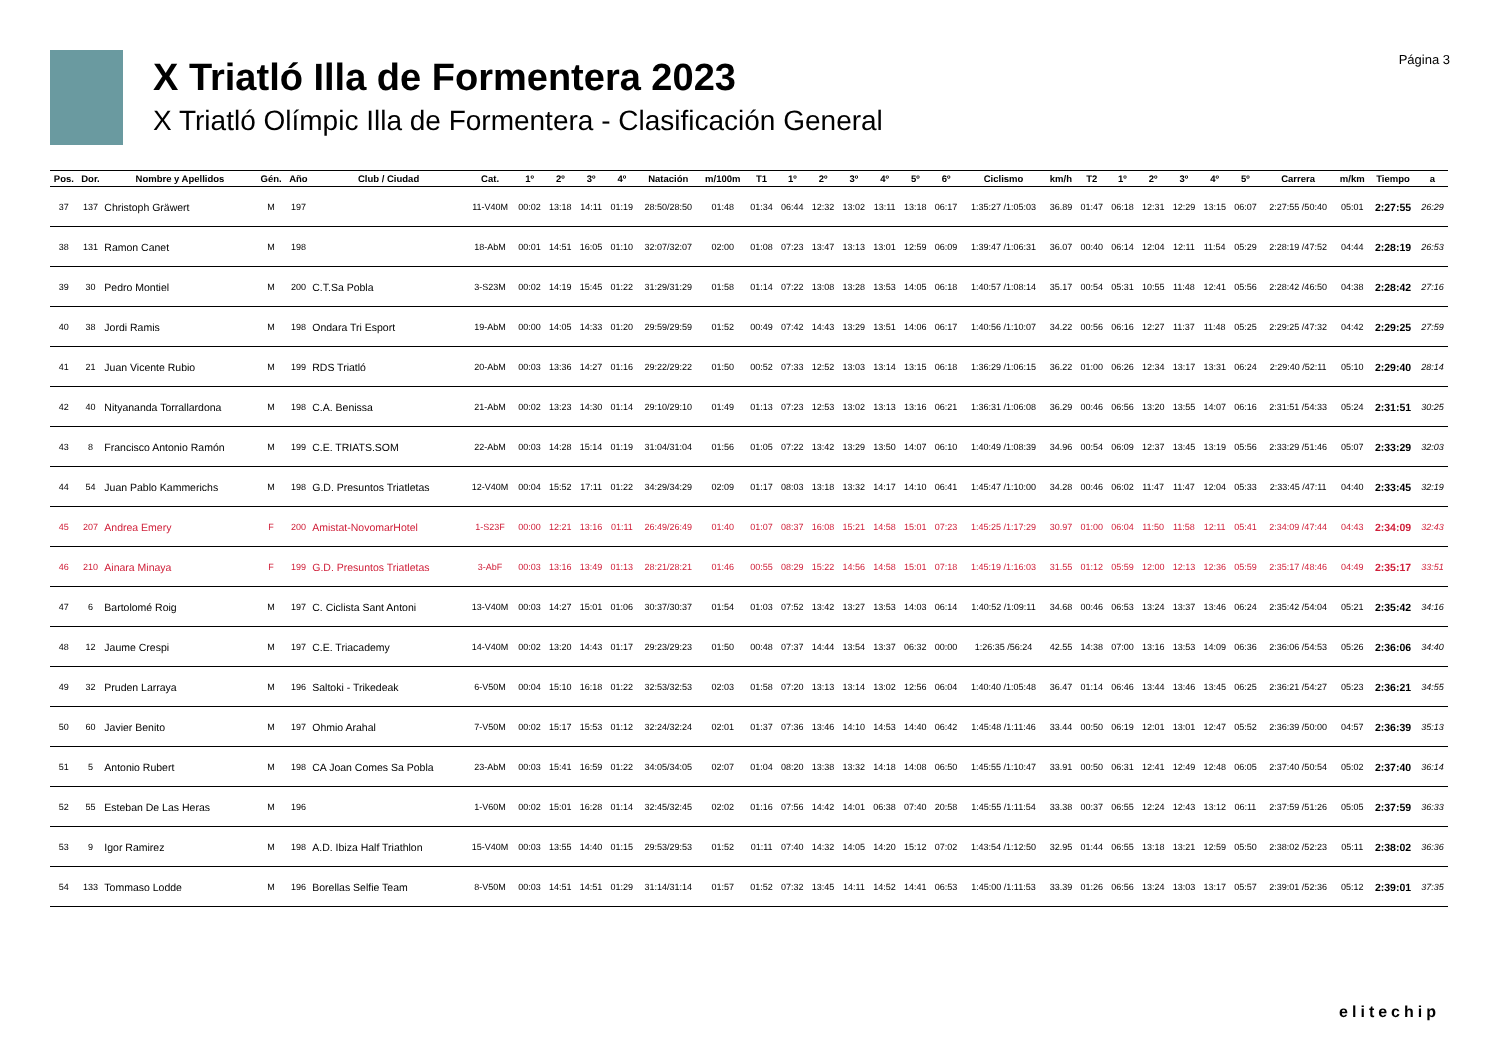X Triatló Illa de Formentera 2023
X Triatló Olímpic Illa de Formentera - Clasificación General
Página 3
| Pos. | Dor. | Nombre y Apellidos | Gén. | Año | Club / Ciudad | Cat. | 1º | 2º | 3º | 4º | Natación | m/100m | T1 | 1º | 2º | 3º | 4º | 5º | 6º | Ciclismo | km/h | T2 | 1º | 2º | 3º | 4º | 5º | Carrera | m/km | Tiempo | a |
| --- | --- | --- | --- | --- | --- | --- | --- | --- | --- | --- | --- | --- | --- | --- | --- | --- | --- | --- | --- | --- | --- | --- | --- | --- | --- | --- | --- | --- | --- | --- | --- |
| 37 | 137 | Christoph Gräwert | M | 197 | | 11-V40M | 00:02 | 13:18 | 14:11 | 01:19 | 28:50/28:50 | 01:48 | 01:34 | 06:44 | 12:32 | 13:02 | 13:11 | 13:18 | 06:17 | 1:35:27 /1:05:03 | 36.89 | 01:47 | 06:18 | 12:31 | 12:29 | 13:15 | 06:07 | 2:27:55 /50:40 | 05:01 | 2:27:55 | 26:29 |
| 38 | 131 | Ramon Canet | M | 198 | | 18-AbM | 00:01 | 14:51 | 16:05 | 01:10 | 32:07/32:07 | 02:00 | 01:08 | 07:23 | 13:47 | 13:13 | 13:01 | 12:59 | 06:09 | 1:39:47 /1:06:31 | 36.07 | 00:40 | 06:14 | 12:04 | 12:11 | 11:54 | 05:29 | 2:28:19 /47:52 | 04:44 | 2:28:19 | 26:53 |
| 39 | 30 | Pedro Montiel | M | 200 | C.T.Sa Pobla | 3-S23M | 00:02 | 14:19 | 15:45 | 01:22 | 31:29/31:29 | 01:58 | 01:14 | 07:22 | 13:08 | 13:28 | 13:53 | 14:05 | 06:18 | 1:40:57 /1:08:14 | 35.17 | 00:54 | 05:31 | 10:55 | 11:48 | 12:41 | 05:56 | 2:28:42 /46:50 | 04:38 | 2:28:42 | 27:16 |
| 40 | 38 | Jordi Ramis | M | 198 | Ondara Tri Esport | 19-AbM | 00:00 | 14:05 | 14:33 | 01:20 | 29:59/29:59 | 01:52 | 00:49 | 07:42 | 14:43 | 13:29 | 13:51 | 14:06 | 06:17 | 1:40:56 /1:10:07 | 34.22 | 00:56 | 06:16 | 12:27 | 11:37 | 11:48 | 05:25 | 2:29:25 /47:32 | 04:42 | 2:29:25 | 27:59 |
| 41 | 21 | Juan Vicente Rubio | M | 199 | RDS Triatló | 20-AbM | 00:03 | 13:36 | 14:27 | 01:16 | 29:22/29:22 | 01:50 | 00:52 | 07:33 | 12:52 | 13:03 | 13:14 | 13:15 | 06:18 | 1:36:29 /1:06:15 | 36.22 | 01:00 | 06:26 | 12:34 | 13:17 | 13:31 | 06:24 | 2:29:40 /52:11 | 05:10 | 2:29:40 | 28:14 |
| 42 | 40 | Nityananda Torrallardona | M | 198 | C.A. Benissa | 21-AbM | 00:02 | 13:23 | 14:30 | 01:14 | 29:10/29:10 | 01:49 | 01:13 | 07:23 | 12:53 | 13:02 | 13:13 | 13:16 | 06:21 | 1:36:31 /1:06:08 | 36.29 | 00:46 | 06:56 | 13:20 | 13:55 | 14:07 | 06:16 | 2:31:51 /54:33 | 05:24 | 2:31:51 | 30:25 |
| 43 | 8 | Francisco Antonio Ramón | M | 199 | C.E. TRIATS.SOM | 22-AbM | 00:03 | 14:28 | 15:14 | 01:19 | 31:04/31:04 | 01:56 | 01:05 | 07:22 | 13:42 | 13:29 | 13:50 | 14:07 | 06:10 | 1:40:49 /1:08:39 | 34.96 | 00:54 | 06:09 | 12:37 | 13:45 | 13:19 | 05:56 | 2:33:29 /51:46 | 05:07 | 2:33:29 | 32:03 |
| 44 | 54 | Juan Pablo Kammerichs | M | 198 | G.D. Presuntos Triatletas | 12-V40M | 00:04 | 15:52 | 17:11 | 01:22 | 34:29/34:29 | 02:09 | 01:17 | 08:03 | 13:18 | 13:32 | 14:17 | 14:10 | 06:41 | 1:45:47 /1:10:00 | 34.28 | 00:46 | 06:02 | 11:47 | 11:47 | 12:04 | 05:33 | 2:33:45 /47:11 | 04:40 | 2:33:45 | 32:19 |
| 45 | 207 | Andrea Emery | F | 200 | Amistat-NovomarHotel | 1-S23F | 00:00 | 12:21 | 13:16 | 01:11 | 26:49/26:49 | 01:40 | 01:07 | 08:37 | 16:08 | 15:21 | 14:58 | 15:01 | 07:23 | 1:45:25 /1:17:29 | 30.97 | 01:00 | 06:04 | 11:50 | 11:58 | 12:11 | 05:41 | 2:34:09 /47:44 | 04:43 | 2:34:09 | 32:43 |
| 46 | 210 | Ainara Minaya | F | 199 | G.D. Presuntos Triatletas | 3-AbF | 00:03 | 13:16 | 13:49 | 01:13 | 28:21/28:21 | 01:46 | 00:55 | 08:29 | 15:22 | 14:56 | 14:58 | 15:01 | 07:18 | 1:45:19 /1:16:03 | 31.55 | 01:12 | 05:59 | 12:00 | 12:13 | 12:36 | 05:59 | 2:35:17 /48:46 | 04:49 | 2:35:17 | 33:51 |
| 47 | 6 | Bartolomé Roig | M | 197 | C. Ciclista Sant Antoni | 13-V40M | 00:03 | 14:27 | 15:01 | 01:06 | 30:37/30:37 | 01:54 | 01:03 | 07:52 | 13:42 | 13:27 | 13:53 | 14:03 | 06:14 | 1:40:52 /1:09:11 | 34.68 | 00:46 | 06:53 | 13:24 | 13:37 | 13:46 | 06:24 | 2:35:42 /54:04 | 05:21 | 2:35:42 | 34:16 |
| 48 | 12 | Jaume Crespi | M | 197 | C.E. Triacademy | 14-V40M | 00:02 | 13:20 | 14:43 | 01:17 | 29:23/29:23 | 01:50 | 00:48 | 07:37 | 14:44 | 13:54 | 13:37 | 06:32 | 00:00 | 1:26:35 /56:24 | 42.55 | 14:38 | 07:00 | 13:16 | 13:53 | 14:09 | 06:36 | 2:36:06 /54:53 | 05:26 | 2:36:06 | 34:40 |
| 49 | 32 | Pruden Larraya | M | 196 | Saltoki - Trikedeak | 6-V50M | 00:04 | 15:10 | 16:18 | 01:22 | 32:53/32:53 | 02:03 | 01:58 | 07:20 | 13:13 | 13:14 | 13:02 | 12:56 | 06:04 | 1:40:40 /1:05:48 | 36.47 | 01:14 | 06:46 | 13:44 | 13:46 | 13:45 | 06:25 | 2:36:21 /54:27 | 05:23 | 2:36:21 | 34:55 |
| 50 | 60 | Javier Benito | M | 197 | Ohmio Arahal | 7-V50M | 00:02 | 15:17 | 15:53 | 01:12 | 32:24/32:24 | 02:01 | 01:37 | 07:36 | 13:46 | 14:10 | 14:53 | 14:40 | 06:42 | 1:45:48 /1:11:46 | 33.44 | 00:50 | 06:19 | 12:01 | 13:01 | 12:47 | 05:52 | 2:36:39 /50:00 | 04:57 | 2:36:39 | 35:13 |
| 51 | 5 | Antonio Rubert | M | 198 | CA Joan Comes Sa Pobla | 23-AbM | 00:03 | 15:41 | 16:59 | 01:22 | 34:05/34:05 | 02:07 | 01:04 | 08:20 | 13:38 | 13:32 | 14:18 | 14:08 | 06:50 | 1:45:55 /1:10:47 | 33.91 | 00:50 | 06:31 | 12:41 | 12:49 | 12:48 | 06:05 | 2:37:40 /50:54 | 05:02 | 2:37:40 | 36:14 |
| 52 | 55 | Esteban De Las Heras | M | 196 | | 1-V60M | 00:02 | 15:01 | 16:28 | 01:14 | 32:45/32:45 | 02:02 | 01:16 | 07:56 | 14:42 | 14:01 | 06:38 | 07:40 | 20:58 | 1:45:55 /1:11:54 | 33.38 | 00:37 | 06:55 | 12:24 | 12:43 | 13:12 | 06:11 | 2:37:59 /51:26 | 05:05 | 2:37:59 | 36:33 |
| 53 | 9 | Igor Ramirez | M | 198 | A.D. Ibiza Half Triathlon | 15-V40M | 00:03 | 13:55 | 14:40 | 01:15 | 29:53/29:53 | 01:52 | 01:11 | 07:40 | 14:32 | 14:05 | 14:20 | 15:12 | 07:02 | 1:43:54 /1:12:50 | 32.95 | 01:44 | 06:55 | 13:18 | 13:21 | 12:59 | 05:50 | 2:38:02 /52:23 | 05:11 | 2:38:02 | 36:36 |
| 54 | 133 | Tommaso Lodde | M | 196 | Borellas Selfie Team | 8-V50M | 00:03 | 14:51 | 14:51 | 01:29 | 31:14/31:14 | 01:57 | 01:52 | 07:32 | 13:45 | 14:11 | 14:52 | 14:41 | 06:53 | 1:45:00 /1:11:53 | 33.39 | 01:26 | 06:56 | 13:24 | 13:03 | 13:17 | 05:57 | 2:39:01 /52:36 | 05:12 | 2:39:01 | 37:35 |
elitechip